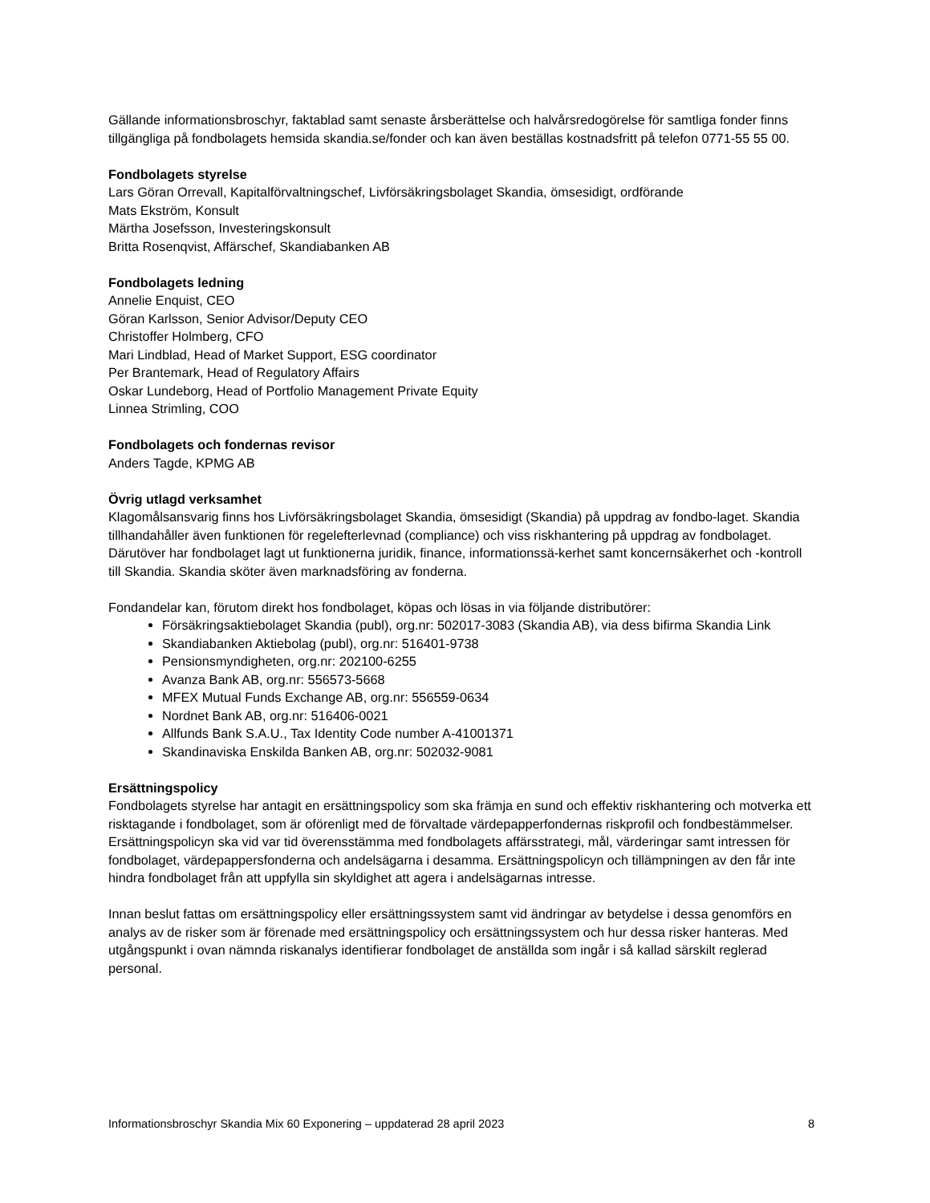Gällande informationsbroschyr, faktablad samt senaste årsberättelse och halvårsredogörelse för samtliga fonder finns tillgängliga på fondbolagets hemsida skandia.se/fonder och kan även beställas kostnadsfritt på telefon 0771-55 55 00.
Fondbolagets styrelse
Lars Göran Orrevall, Kapitalförvaltningschef, Livförsäkringsbolaget Skandia, ömsesidigt, ordförande
Mats Ekström, Konsult
Märtha Josefsson, Investeringskonsult
Britta Rosenqvist, Affärschef, Skandiabanken AB
Fondbolagets ledning
Annelie Enquist, CEO
Göran Karlsson, Senior Advisor/Deputy CEO
Christoffer Holmberg, CFO
Mari Lindblad, Head of Market Support, ESG coordinator
Per Brantemark, Head of Regulatory Affairs
Oskar Lundeborg, Head of Portfolio Management Private Equity
Linnea Strimling, COO
Fondbolagets och fondernas revisor
Anders Tagde, KPMG AB
Övrig utlagd verksamhet
Klagomålsansvarig finns hos Livförsäkringsbolaget Skandia, ömsesidigt (Skandia) på uppdrag av fondbo-laget. Skandia tillhandahåller även funktionen för regelefterlevnad (compliance) och viss riskhantering på uppdrag av fondbolaget. Därutöver har fondbolaget lagt ut funktionerna juridik, finance, informationssä-kerhet samt koncernsäkerhet och -kontroll till Skandia. Skandia sköter även marknadsföring av fonderna.
Fondandelar kan, förutom direkt hos fondbolaget, köpas och lösas in via följande distributörer:
Försäkringsaktiebolaget Skandia (publ), org.nr: 502017-3083 (Skandia AB), via dess bifirma Skandia Link
Skandiabanken Aktiebolag (publ), org.nr: 516401-9738
Pensionsmyndigheten, org.nr: 202100-6255
Avanza Bank AB, org.nr: 556573-5668
MFEX Mutual Funds Exchange AB, org.nr: 556559-0634
Nordnet Bank AB, org.nr: 516406-0021
Allfunds Bank S.A.U., Tax Identity Code number A-41001371
Skandinaviska Enskilda Banken AB, org.nr: 502032-9081
Ersättningspolicy
Fondbolagets styrelse har antagit en ersättningspolicy som ska främja en sund och effektiv riskhantering och motverka ett risktagande i fondbolaget, som är oförenligt med de förvaltade värdepapperfondernas riskprofil och fondbestämmelser. Ersättningspolicyn ska vid var tid överensstämma med fondbolagets affärsstrategi, mål, värderingar samt intressen för fondbolaget, värdepappersfonderna och andelsägarna i desamma. Ersättningspolicyn och tillämpningen av den får inte hindra fondbolaget från att uppfylla sin skyldighet att agera i andelsägarnas intresse.
Innan beslut fattas om ersättningspolicy eller ersättningssystem samt vid ändringar av betydelse i dessa genomförs en analys av de risker som är förenade med ersättningspolicy och ersättningssystem och hur dessa risker hanteras. Med utgångspunkt i ovan nämnda riskanalys identifierar fondbolaget de anställda som ingår i så kallad särskilt reglerad personal.
Informationsbroschyr Skandia Mix 60 Exponering – uppdaterad 28 april 2023 8